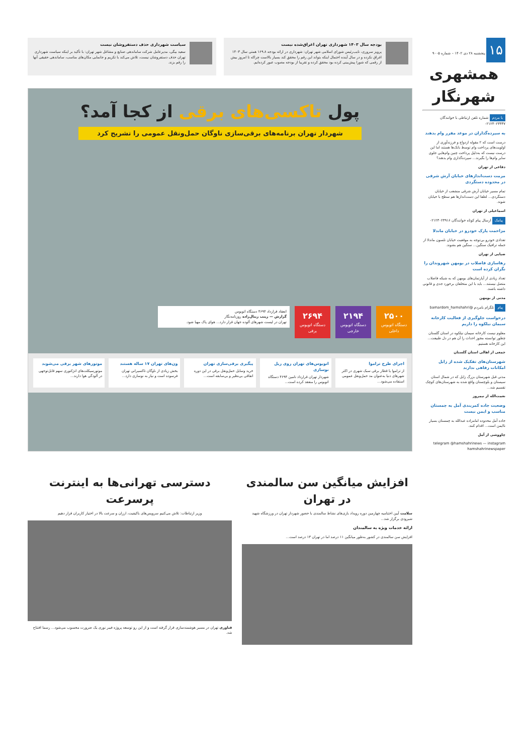۱۵ پنجشنبه ۲۸ دی ۱۴۰۲ – شماره ۹۰۰۵
همشهری شهرنگار
با مردم شماره تلفن ارتباطی با خوانندگان ۰۲۱۲۳۰۲۳۳۳۷
به سپرده‌گذاران در موعد مقرر وام بدهند
درست است که ۲ مقوله ازدواج و فرزندآوری از اولویت‌های پرداخت وام توسط بانک‌ها هستند اما این درست نیست که به‌دلیل پرداخت چنین وام‌هایی جلوی سایر وام‌ها را بگیرند... سپرده‌گذاری وام بدهند؟
دفاعی از تهران
مرمت دست‌اندازهای خیابان آرش شرقی در محدوده دستگردی
تمام مسیر خیابان آرش شرقی منشعب از خیابان دستگردی... لطفا این دست‌اندازها هم سطح با خیابان شوند.
اسماعیلی از تهران
پیامک ارسال پیام کوتاه خوانندگان ۰۲۱۲۳۰۲۳۹۱۶
مزاحمت پارک خودرو در خیابان ماندلا
تعدادی خودرو بی‌توجه به موقعیت خیابان نلسون ماندلا از جمله ترافیک سنگین... سنگین هم بشوند.
ضیایی از تهران
رهاسازی فاضلاب در بومهن شهروندان را نگران کرده است
تعداد زیادی از آپارتمان‌های بومهن که به شبکه فاضلاب متصل نیستند... باید با این متخلفان برخورد جدی و قانونی داشته باشند.
مدنی از بومهن
پیام تلگرام بامردم @bamardom_hamshahri
درخواست جلوگیری از فعالیت کارخانه سیمان نیلکوه را داریم
معلوم نیست کارخانه سیمان نیلکوه در استان گلستان چطور توانسته مجوز احداث را آن هم در دل طبیعت... این کارخانه هستیم.
جمعی از اهالی استان گلستان
شهرستان‌های تفکیک شده از زابل امکانات رفاهی ندارند
مدتی قبل شهرستان بزرگ زابل که در شمال استان سیستان و بلوچستان واقع شده به شهرستان‌های کوچک تقسیم شد...
نعمت‌الله از نیمروز
وضعیت جاده کمربندی آمل به چمستان مناسب و ایمن نیست
جاده آمل محدوده امامزاده عبدالله به چمستان بسیار ناایمن است... اقدام کنند.
چاووشی از آمل
telegram @hamshahrinews — instagram hamshahrinewspaper
بودجه سال ۱۴۰۳ شهرداری تهران اغراق‌شده نیست
پرویز سروری، نایب‌رئیس شورای اسلامی شهر تهران: شهرداری در ارائه بودجه ۱۶۹.۸ همتی سال ۱۴۰۳ اغراق نکرده و در سال آینده احتمال اینکه بتواند این رقم را محقق کند بسیار بالاست چراکه تا امروز بیش از رقمی که شورا پیش‌بینی کرده بود محقق کرده و تقریبا از بودجه مصوب عبور کرده‌ایم.
سیاست شهرداری حذف دستفروشان نیست
سعید بیگی، مدیرعامل شرکت ساماندهی صنایع و مشاغل شهر تهران: با تأکید بر اینکه سیاست شهرداری تهران حذف دستفروشان نیست، تلاش می‌کند با تکریم و جانمایی مکان‌های مناسب، ساماندهی حقیقی آنها را رقم بزند.
پول تاکسی‌های برقی از کجا آمد؟
شهردار تهران برنامه‌های برقی‌سازی ناوگان حمل‌ونقل عمومی را تشریح کرد
۲۵۰۰
دستگاه اتوبوس داخلی
۲۱۹۴
دستگاه اتوبوس خارجی
۲۶۹۴
دستگاه اتوبوس برقی
انعقاد قرارداد ۴۶۹۴ دستگاه اتوبوس
گزارش — زینب زینال‌زاده روزنامه‌نگار
تهران در لیست شهرهای آلوده جهان قرار دارد... هوای پاک مهیا شود.
اجرای طرح تراموا
از تراموا یا قطار برقی سبک شهری در اکثر شهرهای دنیا به‌عنوان مد حمل‌ونقل عمومی استفاده می‌شود...
اتوبوس‌های تهران روی ریل نوسازی
شهردار تهران قرارداد تامین ۴۶۹۴ دستگاه اتوبوس را منعقد کرده است...
پیگیری برقی‌سازی تهران
خرید وسایل حمل‌ونقل برقی در این دوره اتفاقی بی‌نظیر و بی‌سابقه است...
ون‌های تهران ۱۷ ساله هستند
بخش زیادی از ناوگان تاکسیرانی تهران فرسوده است و نیاز به نوسازی دارد...
موتورهای شهر برقی می‌شوند
موتورسیکلت‌های انژکتوری سهم قابل‌توجهی در آلودگی هوا دارند...
افزایش میانگین سن سالمندی در تهران
سلامت آیین اختتامیه چهارمین دوره رویداد بازی‌های نشاط سالمندی با حضور شهردار تهران در ورزشگاه شهید شیرودی برگزار شد...
ارائه خدمات ویژه به سالمندان
افزایش سن سالمندی در کشور به‌طور میانگین ۱۱ درصد اما در تهران ۱۳ درصد است...
دسترسی تهرانی‌ها به اینترنت پرسرعت
وزیر ارتباطات: تلاش می‌کنیم سرویس‌های باکیفیت، ارزان و سرعت بالا در اختیار کاربران قرار دهیم
فناوری تهران در مسیر هوشمندسازی قرار گرفته است و از این رو توسعه پروژه فیبر نوری یک ضرورت محسوب می‌شود... رسما افتتاح شد.